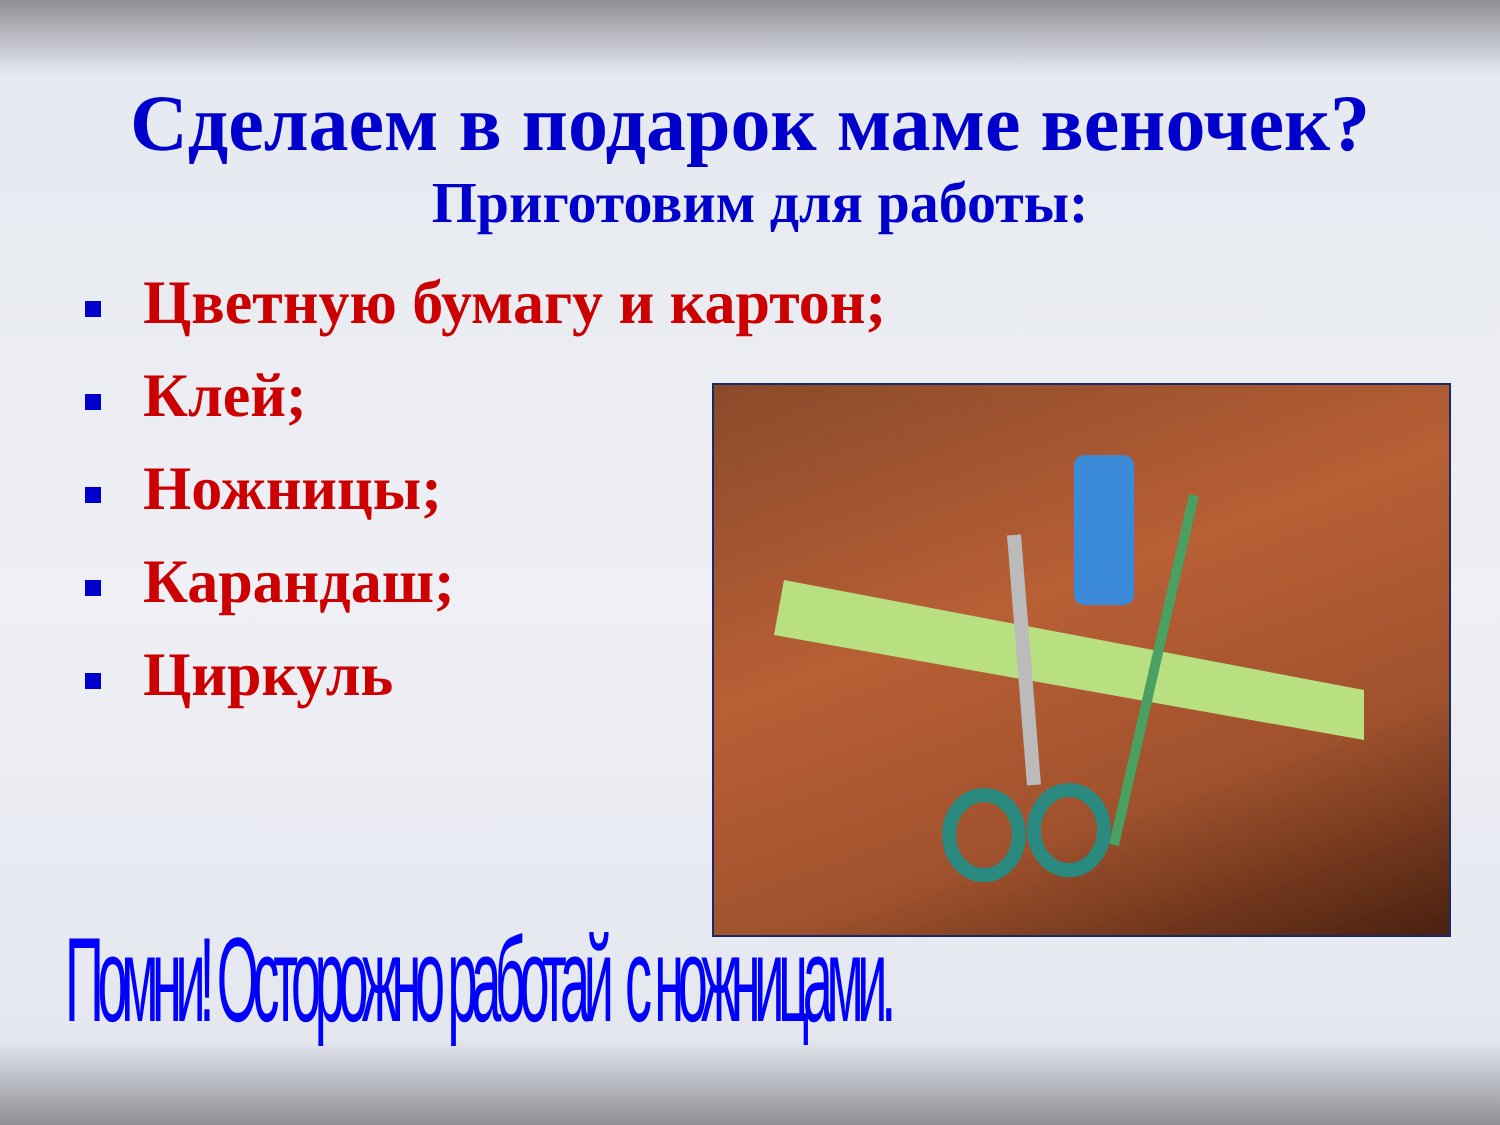Сделаем в подарок маме веночек?
Приготовим для работы:
Цветную бумагу и картон;
Клей;
Ножницы;
Карандаш;
Циркуль
Помни! Осторожно работай с ножницами.